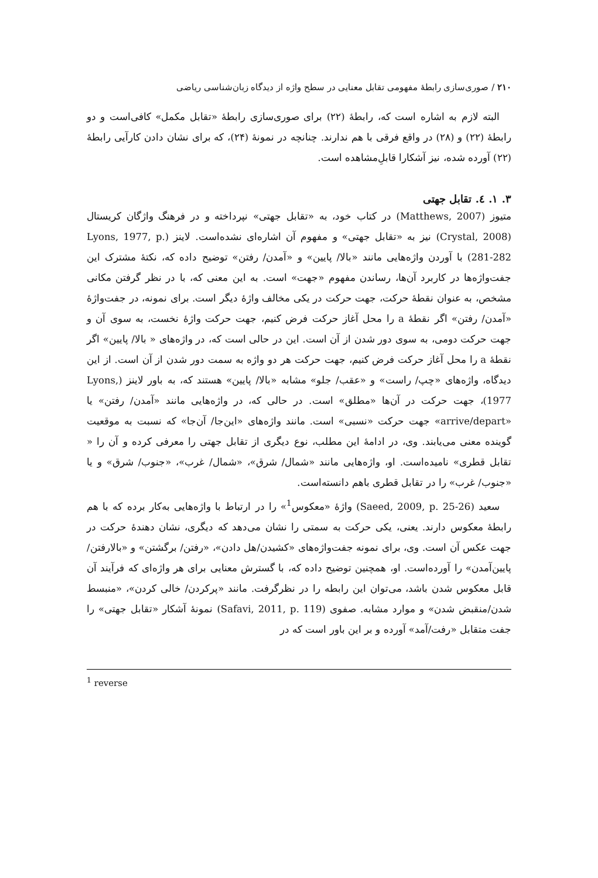۲۱۰ / صوری‌سازی رابطهٔ مفهومی تقابل معنایی در سطح واژه از دیدگاه زبان‌شناسی ریاضی
البته لازم به اشاره است که، رابطهٔ (۲۲) برای صوری‌سازی رابطهٔ «تقابل مکمل» کافی‌است و دو رابطهٔ (۲۲) و (۲۸) در واقع فرقی با هم ندارند. چنانچه در نمونهٔ (۲۴)، که برای نشان دادن کارآیی رابطهٔ (۲۲) آورده شده، نیز آشکارا قابلِ‌مشاهده است.
۳. ۱. ٤. تقابل جهتی
متیوز (Matthews, 2007) در کتاب خود، به «تقابل جهتی» نپرداخته و در فرهنگ واژگان کریستال (Crystal, 2008) نیز به «تقابل جهتی» و مفهوم آن اشاره‌ای نشده‌است. لاینز (Lyons, 1977, p. 281-282) با آوردن واژه‌هایی مانند «بالا/ پایین» و «آمدن/ رفتن» توضیح داده که، نکتهٔ مشترک این جفت‌واژه‌ها در کاربرد آن‌ها، رساندن مفهوم «جهت» است. به این معنی که، با در نظر گرفتن مکانی مشخص، به عنوان نقطهٔ حرکت، جهت حرکت در یکی مخالف واژهٔ دیگر است. برای نمونه، در جفت‌واژهٔ «آمدن/ رفتن» اگر نقطهٔ a را محل آغاز حرکت فرض کنیم، جهت حرکت واژهٔ نخست، به سوی آن و جهت حرکت دومی، به سوی دور شدن از آن است. این در حالی است که، در واژه‌های « بالا/ پایین» اگر نقطهٔ a را محل آغاز حرکت فرض کنیم، جهت حرکت هر دو واژه به سمت دور شدن از آن است. از این دیدگاه، واژه‌های «چپ/ راست» و «عقب/ جلو» مشابه «بالا/ پایین» هستند که، به باور لاینز (Lyons, 1977)، جهت حرکت در آن‌ها «مطلق» است. در حالی که، در واژه‌هایی مانند «آمدن/ رفتن» یا «arrive/depart» جهت حرکت «نسبی» است. مانند واژه‌های «این‌جا/ آن‌جا» که نسبت به موقعیت گوینده معنی می‌یابند. وی، در ادامهٔ این مطلب، نوع دیگری از تقابل جهتی را معرفی کرده و آن را « تقابل قطری» نامیده‌است. او، واژه‌هایی مانند «شمال/ شرق»، «شمال/ غرب»، «جنوب/ شرق» و یا «جنوب/ غرب» را در تقابل قطری باهم دانسته‌است.
سعید (Saeed, 2009, p. 25-26) واژهٔ «معکوس<sup>1</sup>» را در ارتباط با واژه‌هایی به‌کار برده که با هم رابطهٔ معکوس دارند. یعنی، یکی حرکت به سمتی را نشان می‌دهد که دیگری، نشان دهندهٔ حرکت در جهت عکس آن است. وی، برای نمونه جفت‌واژه‌های «کشیدن/هل دادن»، «رفتن/ برگشتن» و «بالارفتن/ پایین‌آمدن» را آورده‌است. او، همچنین توضیح داده که، با گسترش معنایی برای هر واژه‌ای که فرآیند آن قابل معکوس شدن باشد، می‌توان این رابطه را در نظرگرفت. مانند «پرکردن/ خالی کردن»، «منبسط شدن/منقبض شدن» و موارد مشابه. صفوی (Safavi, 2011, p. 119) نمونهٔ آشکار «تقابل جهتی» را جفت متقابل «رفت/آمد» آورده و بر این باور است که در
<sup>1</sup> reverse